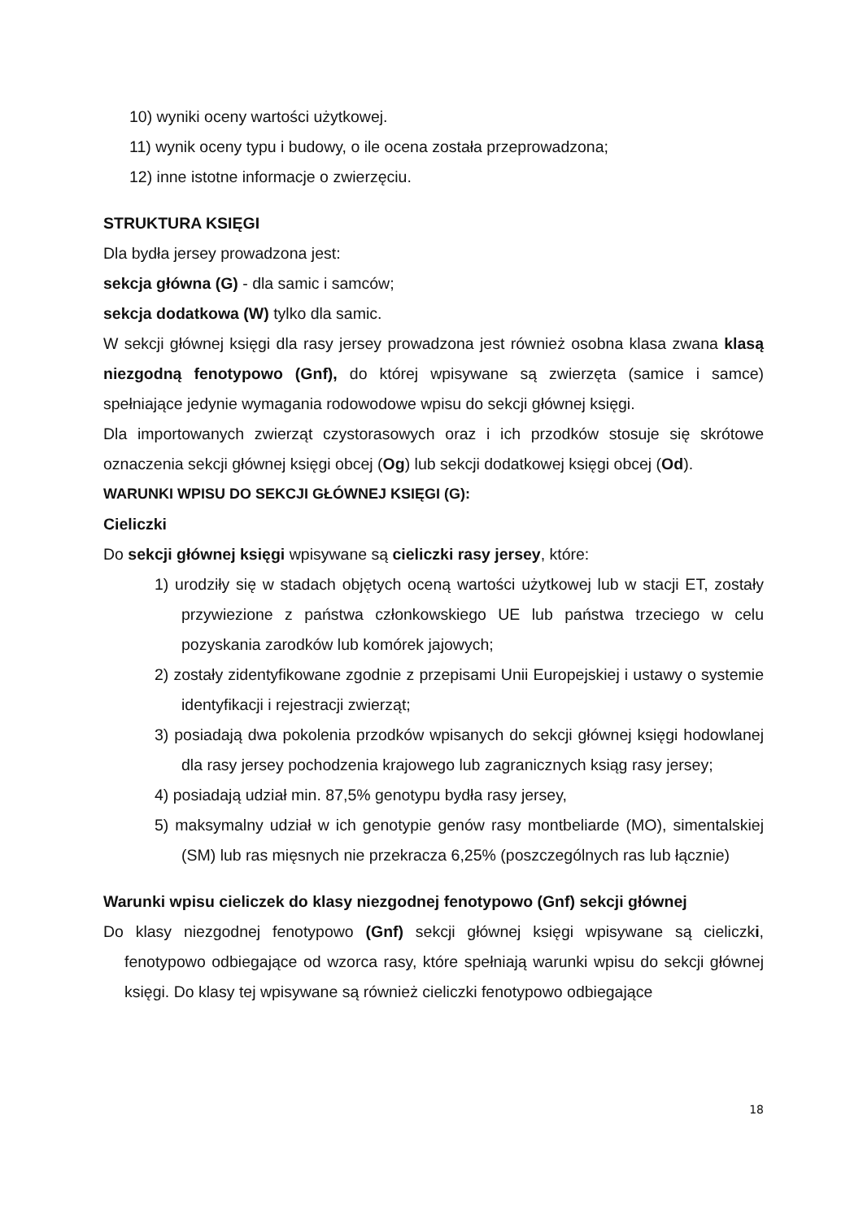10) wyniki oceny wartości użytkowej.
11) wynik oceny typu i budowy, o ile ocena została przeprowadzona;
12) inne istotne informacje o zwierzęciu.
STRUKTURA KSIĘGI
Dla bydła jersey prowadzona jest:
sekcja główna (G) - dla samic i samców;
sekcja dodatkowa (W) tylko dla samic.
W sekcji głównej księgi dla rasy jersey prowadzona jest również osobna klasa zwana klasą niezgodną fenotypowo (Gnf), do której wpisywane są zwierzęta (samice i samce) spełniające jedynie wymagania rodowodowe wpisu do sekcji głównej księgi.
Dla importowanych zwierząt czystorasowych oraz i ich przodków stosuje się skrótowe oznaczenia sekcji głównej księgi obcej (Og) lub sekcji dodatkowej księgi obcej (Od).
WARUNKI WPISU DO SEKCJI GŁÓWNEJ KSIĘGI (G):
Cieliczki
Do sekcji głównej księgi wpisywane są cieliczki rasy jersey, które:
1) urodziły się w stadach objętych oceną wartości użytkowej lub w stacji ET, zostały przywiezione z państwa członkowskiego UE lub państwa trzeciego w celu pozyskania zarodków lub komórek jajowych;
2) zostały zidentyfikowane zgodnie z przepisami Unii Europejskiej i ustawy o systemie identyfikacji i rejestracji zwierząt;
3) posiadają dwa pokolenia przodków wpisanych do sekcji głównej księgi hodowlanej dla rasy jersey pochodzenia krajowego lub zagranicznych ksiąg rasy jersey;
4) posiadają udział min. 87,5% genotypu bydła rasy jersey,
5) maksymalny udział w ich genotypie genów rasy montbeliarde (MO), simentalskiej (SM) lub ras mięsnych nie przekracza 6,25% (poszczególnych ras lub łącznie)
Warunki wpisu cieliczek do klasy niezgodnej fenotypowo (Gnf) sekcji głównej
Do klasy niezgodnej fenotypowo (Gnf) sekcji głównej księgi wpisywane są cieliczki, fenotypowo odbiegające od wzorca rasy, które spełniają warunki wpisu do sekcji głównej księgi. Do klasy tej wpisywane są również cieliczki fenotypowo odbiegające
18